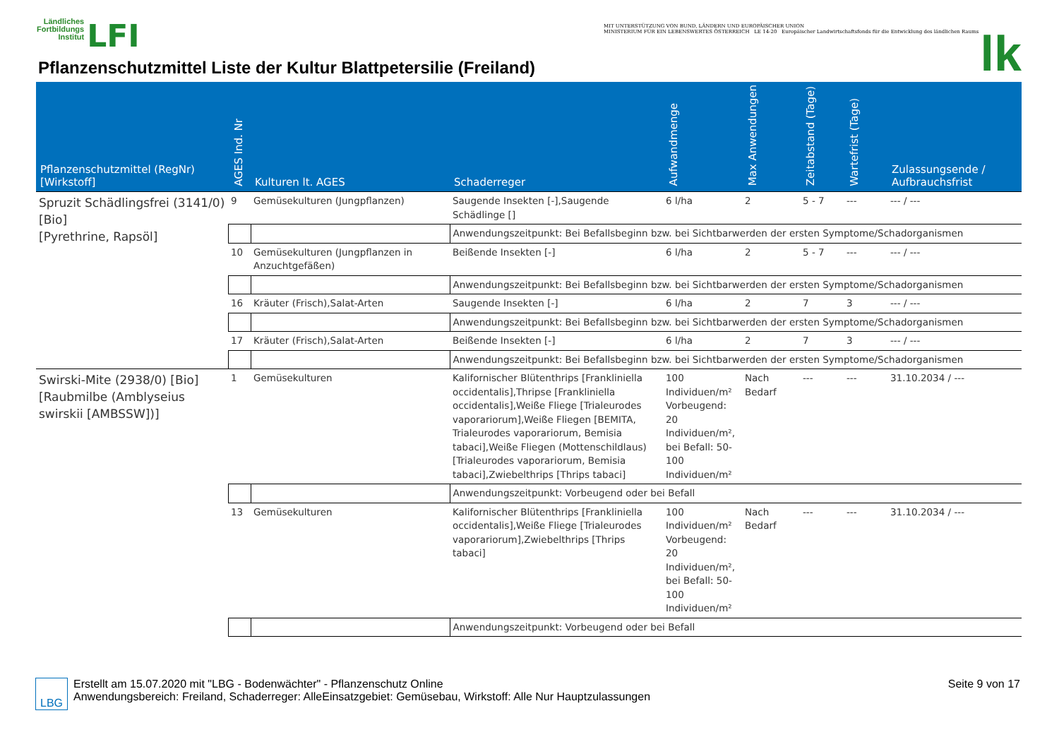Ländliches
Fortbildungs
Institut LFI
Pflanzenschutzmittel Liste der Kultur Blattpetersilie (Freiland)
MIT UNTERSTÜTZUNG VON BUND, LÄNDERN UND EUROPÄISCHER UNION
MINISTERIUM FÜR EIN LEBENSWERTES ÖSTERREICH LE 14-20 Europäischer Landwirtschaftsfonds für die Entwicklung des ländlichen Raums lk
| Pflanzenschutzmittel (RegNr) [Wirkstoff] | AGES Ind. Nr | Kulturen lt. AGES | Schaderreger | Aufwandmenge | Max Anwendungen | Zeitabstand (Tage) | Wartefrist (Tage) | Zulassungsende / Aufbrauchsfrist |
| --- | --- | --- | --- | --- | --- | --- | --- | --- |
| Spruzit Schädlingsfrei (3141/0) [Bio] [Pyrethrine, Rapsöl] | 9 | Gemüsekulturen (Jungpflanzen) | Saugende Insekten [-],Saugende Schädlinge [] | 6 l/ha | 2 | 5 - 7 | --- | --- / --- |
| | | | Anwendungszeitpunkt: Bei Befallsbeginn bzw. bei Sichtbarwerden der ersten Symptome/Schadorganismen | | | | | |
| | 10 | Gemüsekulturen (Jungpflanzen in Anzuchtgefäßen) | Beißende Insekten [-] | 6 l/ha | 2 | 5 - 7 | --- | --- / --- |
| | | | Anwendungszeitpunkt: Bei Befallsbeginn bzw. bei Sichtbarwerden der ersten Symptome/Schadorganismen | | | | | |
| | 16 | Kräuter (Frisch),Salat-Arten | Saugende Insekten [-] | 6 l/ha | 2 | 7 | 3 | --- / --- |
| | | | Anwendungszeitpunkt: Bei Befallsbeginn bzw. bei Sichtbarwerden der ersten Symptome/Schadorganismen | | | | | |
| | 17 | Kräuter (Frisch),Salat-Arten | Beißende Insekten [-] | 6 l/ha | 2 | 7 | 3 | --- / --- |
| | | | Anwendungszeitpunkt: Bei Befallsbeginn bzw. bei Sichtbarwerden der ersten Symptome/Schadorganismen | | | | | |
| Swirski-Mite (2938/0) [Bio] [Raubmilbe (Amblyseius swirskii [AMBSSW])] | 1 | Gemüsekulturen | Kalifornischer Blütenthrips [Frankliniella occidentalis],Thripse [Frankliniella occidentalis],Weiße Fliege [Trialeurodes vaporariorum],Weiße Fliegen [BEMITA, Trialeurodes vaporariorum, Bemisia tabaci],Weiße Fliegen (Mottenschildlaus) [Trialeurodes vaporariorum, Bemisia tabaci],Zwiebelthrips [Thrips tabaci] | 100 Individuen/m² Vorbeugend: 20 Individuen/m², bei Befall: 50-100 Individuen/m² | Nach Bedarf | --- | --- | 31.10.2034 / --- |
| | | | Anwendungszeitpunkt: Vorbeugend oder bei Befall | | | | | |
| | 13 | Gemüsekulturen | Kalifornischer Blütenthrips [Frankliniella occidentalis],Weiße Fliege [Trialeurodes vaporariorum],Zwiebelthrips [Thrips tabaci] | 100 Individuen/m² Vorbeugend: 20 Individuen/m², bei Befall: 50-100 Individuen/m² | Nach Bedarf | --- | --- | 31.10.2034 / --- |
| | | | Anwendungszeitpunkt: Vorbeugend oder bei Befall | | | | | |
LBG Erstellt am 15.07.2020 mit "LBG - Bodenwächter" - Pflanzenschutz Online
Anwendungsbereich: Freiland, Schaderreger: AlleEinsatzgebiet: Gemüsebau, Wirkstoff: Alle Nur Hauptzulassungen Seite 9 von 17